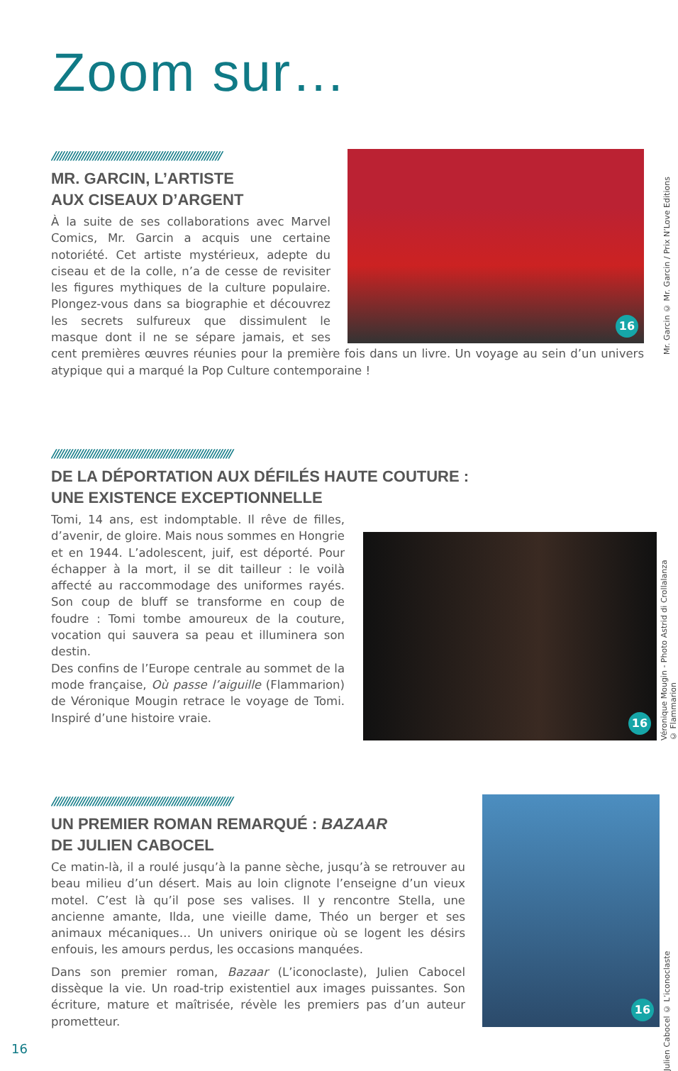Zoom sur…
16
//////////////////////////////////////////////////////////////
MR. GARCIN, L’ARTISTE
AUX CISEAUX D’ARGENT
À la suite de ses collaborations avec Marvel Comics, Mr. Garcin a acquis une certaine notoriété. Cet artiste mystérieux, adepte du ciseau et de la colle, n’a de cesse de revisiter les figures mythiques de la culture populaire. Plongez-vous dans sa biographie et découvrez les secrets sulfureux que dissimulent le masque dont il ne se sépare jamais, et ses cent premières œuvres réunies pour la première fois dans un livre. Un voyage au sein d’un univers atypique qui a marqué la Pop Culture contemporaine !
Mr. Garcin © Mr. Garcin / Prix N’Love Editions
//////////////////////////////////////////////////////////////////
DE LA DÉPORTATION AUX DÉFILÉS HAUTE COUTURE :
UNE EXISTENCE EXCEPTIONNELLE
Tomi, 14 ans, est indomptable. Il rêve de filles, d’avenir, de gloire. Mais nous sommes en Hongrie et en 1944. L’adolescent, juif, est déporté. Pour échapper à la mort, il se dit tailleur : le voilà affecté au raccommodage des uniformes rayés. Son coup de bluff se transforme en coup de foudre : Tomi tombe amoureux de la couture, vocation qui sauvera sa peau et illuminera son destin.
Des confins de l’Europe centrale au sommet de la mode française, Où passe l’aiguille (Flammarion) de Véronique Mougin retrace le voyage de Tomi. Inspiré d’une histoire vraie.
16
Véronique Mougin - Photo Astrid di Crollalanza
© Flammarion
16
//////////////////////////////////////////////////////////////////
UN PREMIER ROMAN REMARQUÉ : BAZAAR
DE JULIEN CABOCEL
Ce matin-là, il a roulé jusqu’à la panne sèche, jusqu’à se retrouver au beau milieu d’un désert. Mais au loin clignote l’enseigne d’un vieux motel. C’est là qu’il pose ses valises. Il y rencontre Stella, une ancienne amante, Ilda, une vieille dame, Théo un berger et ses animaux mécaniques… Un univers onirique où se logent les désirs enfouis, les amours perdus, les occasions manquées.
Dans son premier roman, Bazaar (L’iconoclaste), Julien Cabocel dissèque la vie. Un road-trip existentiel aux images puissantes. Son écriture, mature et maîtrisée, révèle les premiers pas d’un auteur prometteur.
Julien Cabocel © L’iconoclaste
16